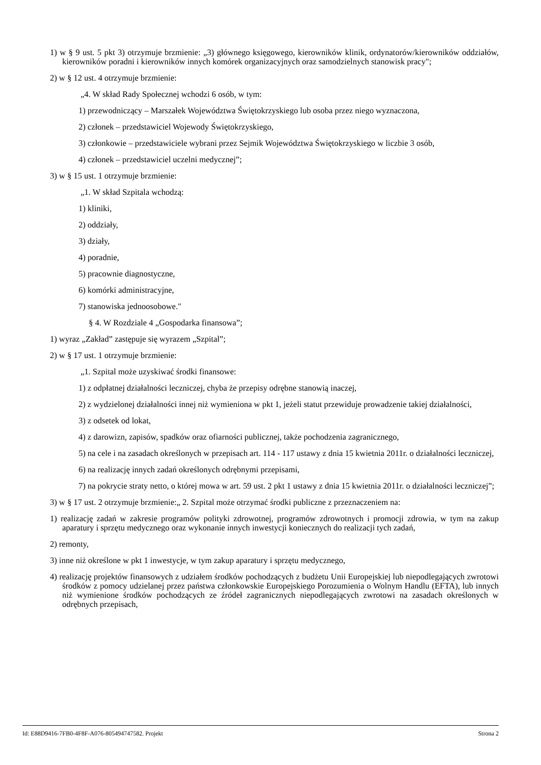1) w § 9 ust. 5 pkt 3) otrzymuje brzmienie: „3) głównego księgowego, kierowników klinik, ordynatorów/kierowników oddziałów, kierowników poradni i kierowników innych komórek organizacyjnych oraz samodzielnych stanowisk pracy";
2) w § 12 ust. 4 otrzymuje brzmienie:
„4. W skład Rady Społecznej wchodzi 6 osób, w tym:
1) przewodniczący – Marszałek Województwa Świętokrzyskiego lub osoba przez niego wyznaczona,
2) członek – przedstawiciel Wojewody Świętokrzyskiego,
3) członkowie – przedstawiciele wybrani przez Sejmik Województwa Świętokrzyskiego w liczbie 3 osób,
4) członek – przedstawiciel uczelni medycznej”;
3) w § 15 ust. 1 otrzymuje brzmienie:
„1. W skład Szpitala wchodzą:
1) kliniki,
2) oddziały,
3) działy,
4) poradnie,
5) pracownie diagnostyczne,
6) komórki administracyjne,
7) stanowiska jednoosobowe."
§ 4. W Rozdziale 4 „Gospodarka finansowa”;
1) wyraz „Zakład” zastępuje się wyrazem „Szpital”;
2) w § 17 ust. 1 otrzymuje brzmienie:
„1. Szpital może uzyskiwać środki finansowe:
1) z odpłatnej działalności leczniczej, chyba że przepisy odrębne stanowią inaczej,
2) z wydzielonej działalności innej niż wymieniona w pkt 1, jeżeli statut przewiduje prowadzenie takiej działalności,
3) z odsetek od lokat,
4) z darowizn, zapisów, spadków oraz ofiarności publicznej, także pochodzenia zagranicznego,
5) na cele i na zasadach określonych w przepisach art. 114 - 117 ustawy z dnia 15 kwietnia 2011r. o działalności leczniczej,
6) na realizację innych zadań określonych odrębnymi przepisami,
7) na pokrycie straty netto, o której mowa w art. 59 ust. 2 pkt 1 ustawy z dnia 15 kwietnia 2011r. o działalności leczniczej”;
3) w § 17 ust. 2 otrzymuje brzmienie:„ 2. Szpital może otrzymać środki publiczne z przeznaczeniem na:
1) realizację zadań w zakresie programów polityki zdrowotnej, programów zdrowotnych i promocji zdrowia, w tym na zakup aparatury i sprzętu medycznego oraz wykonanie innych inwestycji koniecznych do realizacji tych zadań,
2) remonty,
3) inne niż określone w pkt 1 inwestycje, w tym zakup aparatury i sprzętu medycznego,
4) realizację projektów finansowych z udziałem środków pochodzących z budżetu Unii Europejskiej lub niepodlegających zwrotowi środków z pomocy udzielanej przez państwa członkowskie Europejskiego Porozumienia o Wolnym Handlu (EFTA), lub innych niż wymienione środków pochodzących ze źródeł zagranicznych niepodlegających zwrotowi na zasadach określonych w odrębnych przepisach,
Id: E88D9416-7FB0-4F8F-A076-805494747582. Projekt Strona 2